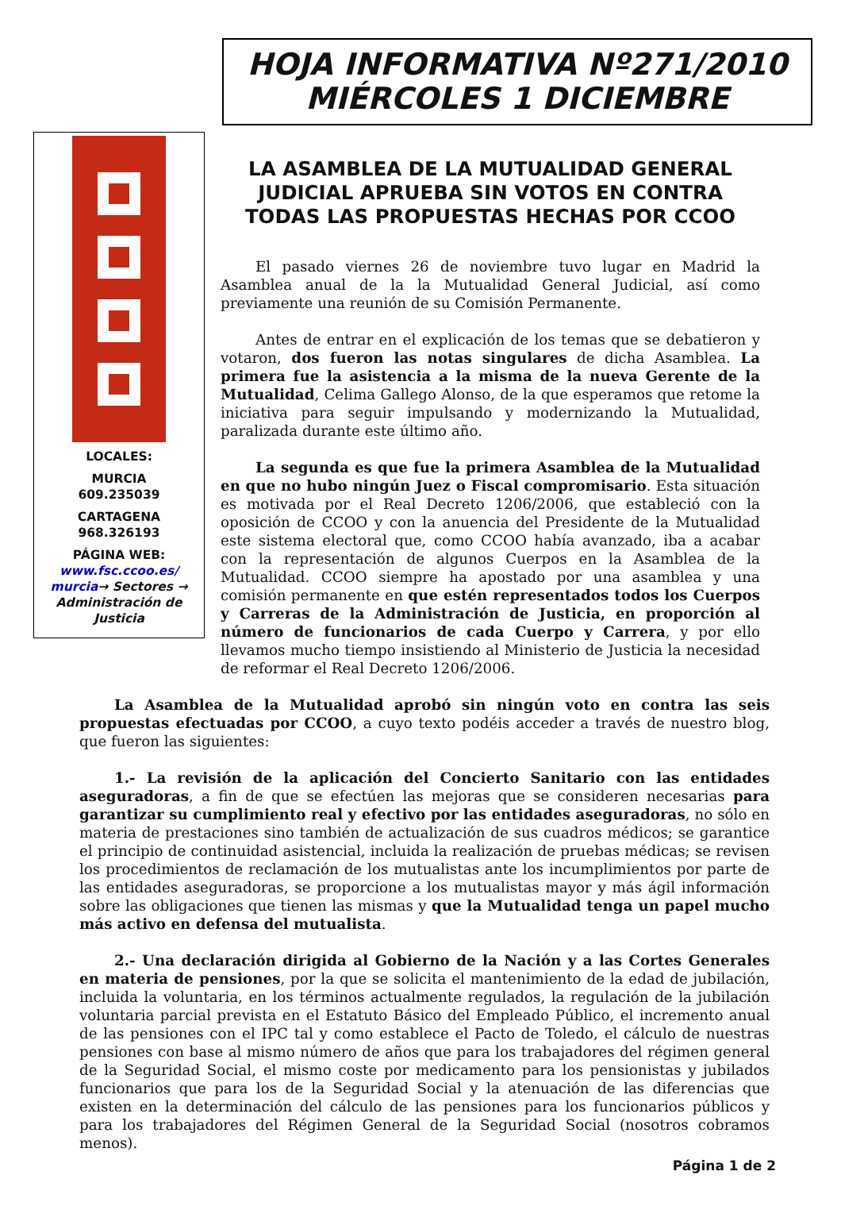HOJA INFORMATIVA Nº271/2010
MIÉRCOLES 1 DICIEMBRE
LOCALES:
MURCIA
609.235039
CARTAGENA
968.326193
PÁGINA WEB:
www.fsc.ccoo.es/ murcia→ Sectores → Administración de Justicia
LA ASAMBLEA DE LA MUTUALIDAD GENERAL JUDICIAL APRUEBA SIN VOTOS EN CONTRA TODAS LAS PROPUESTAS HECHAS POR CCOO
El pasado viernes 26 de noviembre tuvo lugar en Madrid la Asamblea anual de la la Mutualidad General Judicial, así como previamente una reunión de su Comisión Permanente.
Antes de entrar en el explicación de los temas que se debatieron y votaron, dos fueron las notas singulares de dicha Asamblea. La primera fue la asistencia a la misma de la nueva Gerente de la Mutualidad, Celima Gallego Alonso, de la que esperamos que retome la iniciativa para seguir impulsando y modernizando la Mutualidad, paralizada durante este último año.
La segunda es que fue la primera Asamblea de la Mutualidad en que no hubo ningún Juez o Fiscal compromisario. Esta situación es motivada por el Real Decreto 1206/2006, que estableció con la oposición de CCOO y con la anuencia del Presidente de la Mutualidad este sistema electoral que, como CCOO había avanzado, iba a acabar con la representación de algunos Cuerpos en la Asamblea de la Mutualidad. CCOO siempre ha apostado por una asamblea y una comisión permanente en que estén representados todos los Cuerpos y Carreras de la Administración de Justicia, en proporción al número de funcionarios de cada Cuerpo y Carrera, y por ello llevamos mucho tiempo insistiendo al Ministerio de Justicia la necesidad de reformar el Real Decreto 1206/2006.
La Asamblea de la Mutualidad aprobó sin ningún voto en contra las seis propuestas efectuadas por CCOO, a cuyo texto podéis acceder a través de nuestro blog, que fueron las siguientes:
1.- La revisión de la aplicación del Concierto Sanitario con las entidades aseguradoras, a fin de que se efectúen las mejoras que se consideren necesarias para garantizar su cumplimiento real y efectivo por las entidades aseguradoras, no sólo en materia de prestaciones sino también de actualización de sus cuadros médicos; se garantice el principio de continuidad asistencial, incluida la realización de pruebas médicas; se revisen los procedimientos de reclamación de los mutualistas ante los incumplimientos por parte de las entidades aseguradoras, se proporcione a los mutualistas mayor y más ágil información sobre las obligaciones que tienen las mismas y que la Mutualidad tenga un papel mucho más activo en defensa del mutualista.
2.- Una declaración dirigida al Gobierno de la Nación y a las Cortes Generales en materia de pensiones, por la que se solicita el mantenimiento de la edad de jubilación, incluida la voluntaria, en los términos actualmente regulados, la regulación de la jubilación voluntaria parcial prevista en el Estatuto Básico del Empleado Público, el incremento anual de las pensiones con el IPC tal y como establece el Pacto de Toledo, el cálculo de nuestras pensiones con base al mismo número de años que para los trabajadores del régimen general de la Seguridad Social, el mismo coste por medicamento para los pensionistas y jubilados funcionarios que para los de la Seguridad Social y la atenuación de las diferencias que existen en la determinación del cálculo de las pensiones para los funcionarios públicos y para los trabajadores del Régimen General de la Seguridad Social (nosotros cobramos menos).
Página 1 de 2